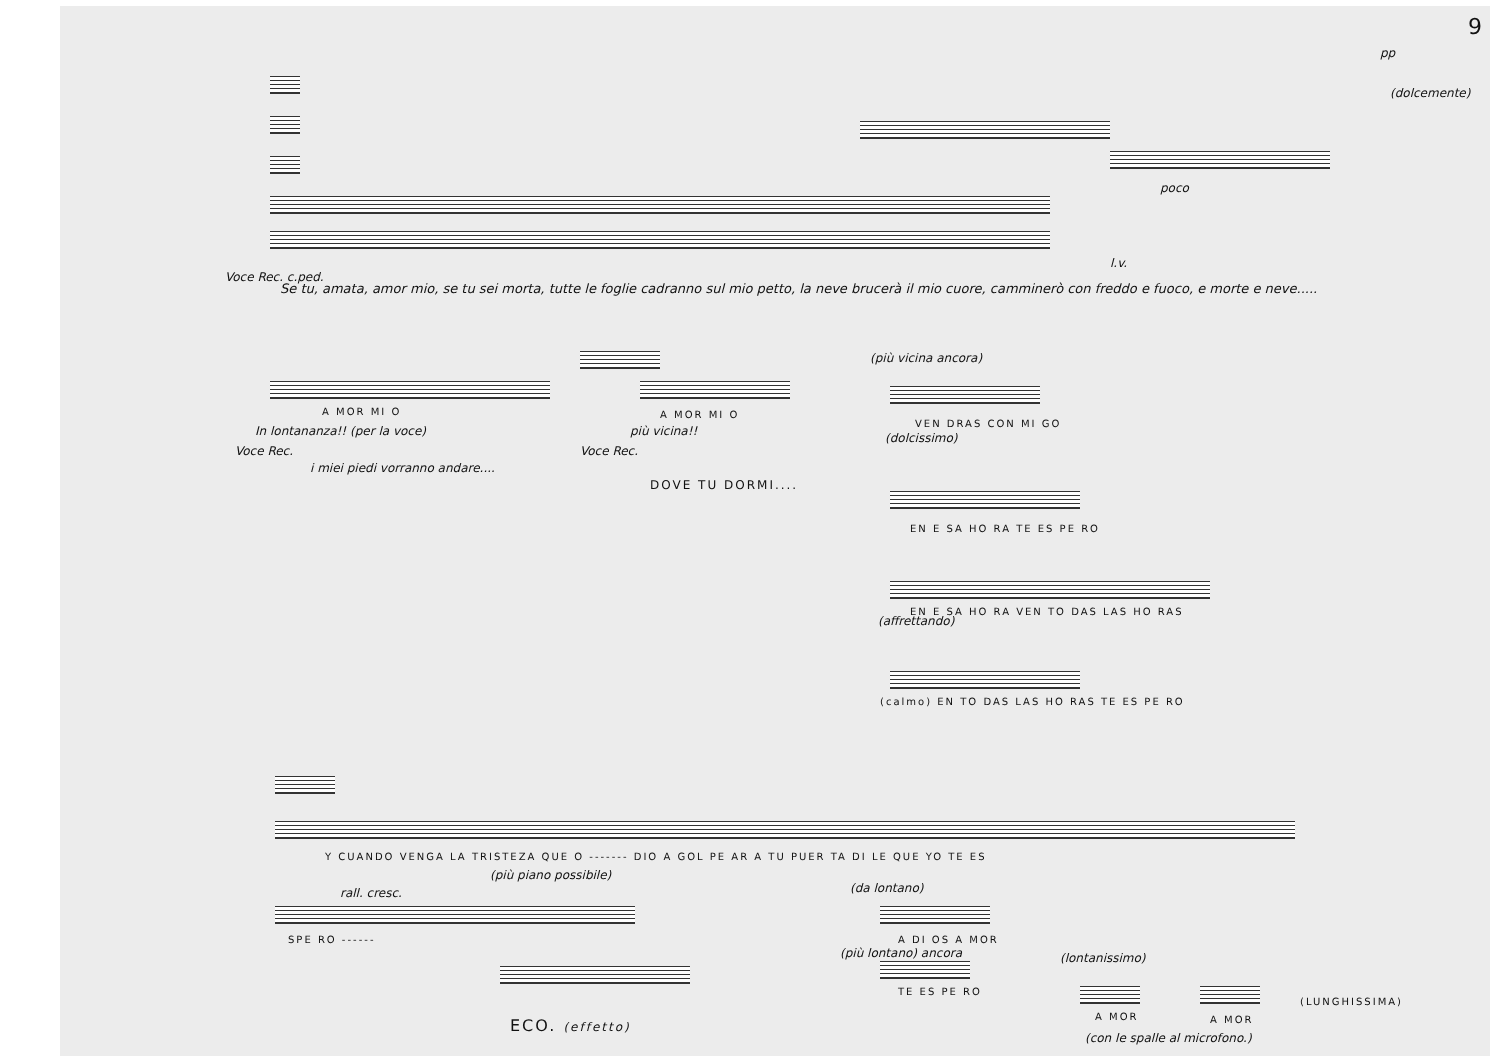9
Voce Rec. c.ped.
Se tu, amata, amor mio, se tu sei morta, tutte le foglie cadranno sul mio petto, la neve brucerà il mio cuore, camminerò con freddo e fuoco, e morte e neve.....
(dolcemente)
pp
poco
l.v.
A MOR MI O
In lontananza!! (per la voce)
Voce Rec.
i miei piedi vorranno andare....
A MOR MI O
più vicina!!
Voce Rec.
DOVE TU DORMI....
(più vicina ancora)
VEN DRAS CON MI GO
(dolcissimo)
EN E SA HO RA TE ES PE RO
EN E SA HO RA VEN TO DAS LAS HO RAS
(affrettando)
(calmo) EN TO DAS LAS HO RAS TE ES PE RO
Y CUANDO VENGA LA TRISTEZA QUE O ------- DIO A GOL PE AR A TU PUER TA DI LE QUE YO TE ES
(più piano possibile)
rall. cresc.
SPE RO ------
(da lontano)
A DI OS A MOR
(più lontano) ancora
TE ES PE RO
(lontanissimo)
A MOR A MOR
(con le spalle al microfono.)
(LUNGHISSIMA)
ECO. (effetto)